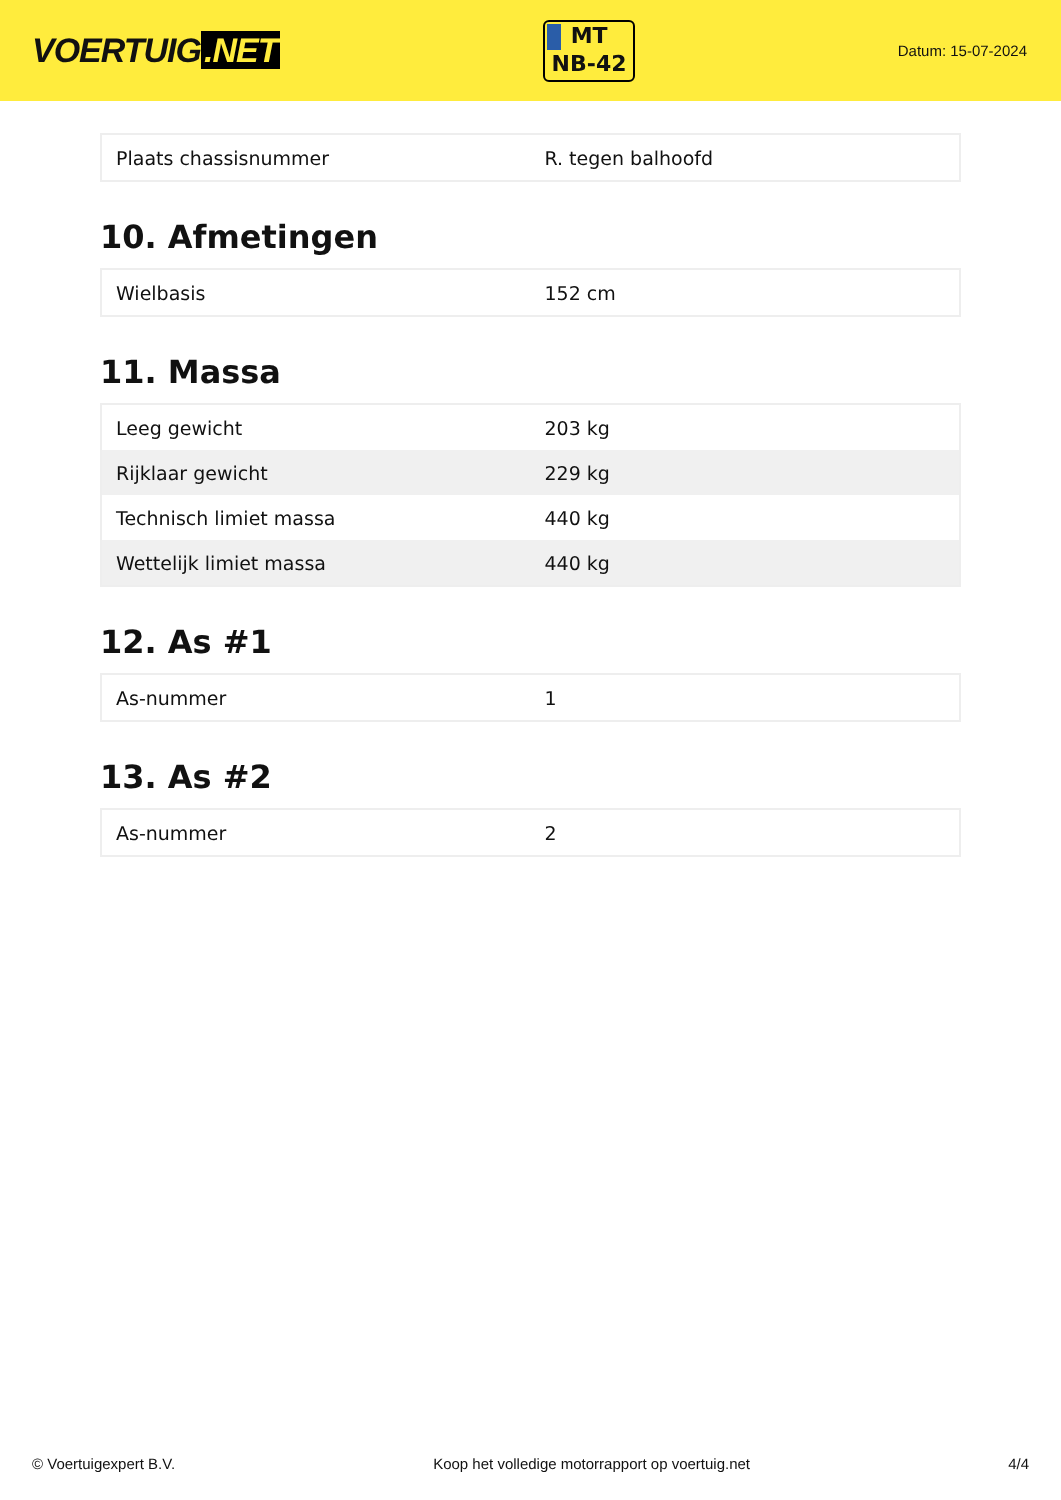VOERTUIG.NET
MT
NB-42
Datum: 15-07-2024
| Plaats chassisnummer | R. tegen balhoofd |
10. Afmetingen
| Wielbasis | 152 cm |
11. Massa
| Leeg gewicht | 203 kg |
| Rijklaar gewicht | 229 kg |
| Technisch limiet massa | 440 kg |
| Wettelijk limiet massa | 440 kg |
12. As #1
| As-nummer | 1 |
13. As #2
| As-nummer | 2 |
© Voertuigexpert B.V. Koop het volledige motorrapport op voertuig.net 4/4